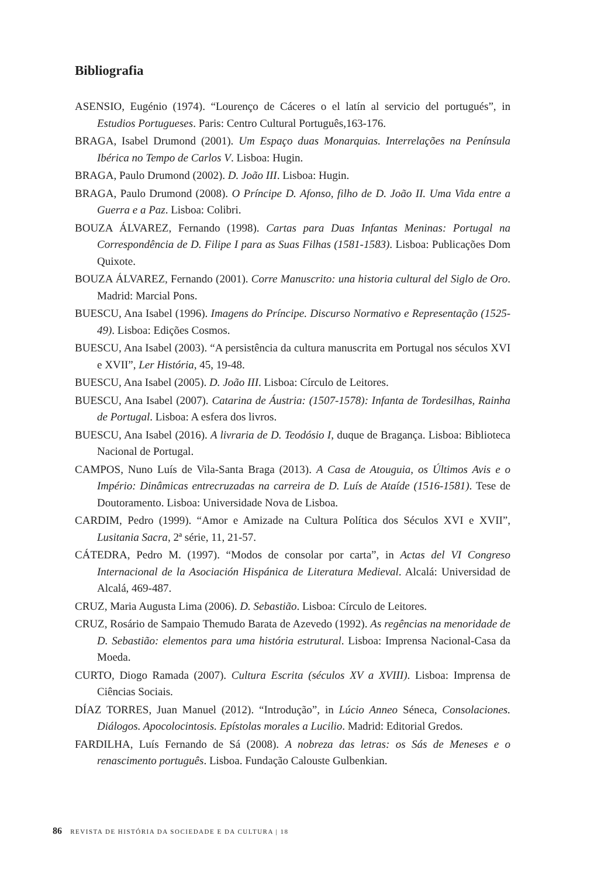Bibliografia
ASENSIO, Eugénio (1974). “Lourenço de Cáceres o el latín al servicio del portugués”, in Estudios Portugueses. Paris: Centro Cultural Português,163-176.
BRAGA, Isabel Drumond (2001). Um Espaço duas Monarquias. Interrelações na Península Ibérica no Tempo de Carlos V. Lisboa: Hugin.
BRAGA, Paulo Drumond (2002). D. João III. Lisboa: Hugin.
BRAGA, Paulo Drumond (2008). O Príncipe D. Afonso, filho de D. João II. Uma Vida entre a Guerra e a Paz. Lisboa: Colibri.
BOUZA ÁLVAREZ, Fernando (1998). Cartas para Duas Infantas Meninas: Portugal na Correspondência de D. Filipe I para as Suas Filhas (1581-1583). Lisboa: Publicações Dom Quixote.
BOUZA ÁLVAREZ, Fernando (2001). Corre Manuscrito: una historia cultural del Siglo de Oro. Madrid: Marcial Pons.
BUESCU, Ana Isabel (1996). Imagens do Príncipe. Discurso Normativo e Representação (1525-49). Lisboa: Edições Cosmos.
BUESCU, Ana Isabel (2003). “A persistência da cultura manuscrita em Portugal nos séculos XVI e XVII”, Ler História, 45, 19-48.
BUESCU, Ana Isabel (2005). D. João III. Lisboa: Círculo de Leitores.
BUESCU, Ana Isabel (2007). Catarina de Áustria: (1507-1578): Infanta de Tordesilhas, Rainha de Portugal. Lisboa: A esfera dos livros.
BUESCU, Ana Isabel (2016). A livraria de D. Teodósio I, duque de Bragança. Lisboa: Biblioteca Nacional de Portugal.
CAMPOS, Nuno Luís de Vila-Santa Braga (2013). A Casa de Atouguia, os Últimos Avis e o Império: Dinâmicas entrecruzadas na carreira de D. Luís de Ataíde (1516-1581). Tese de Doutoramento. Lisboa: Universidade Nova de Lisboa.
CARDIM, Pedro (1999). “Amor e Amizade na Cultura Política dos Séculos XVI e XVII”, Lusitania Sacra, 2ª série, 11, 21-57.
CÁTEDRA, Pedro M. (1997). “Modos de consolar por carta”, in Actas del VI Congreso Internacional de la Asociación Hispánica de Literatura Medieval. Alcalá: Universidad de Alcalá, 469-487.
CRUZ, Maria Augusta Lima (2006). D. Sebastião. Lisboa: Círculo de Leitores.
CRUZ, Rosário de Sampaio Themudo Barata de Azevedo (1992). As regências na menoridade de D. Sebastião: elementos para uma história estrutural. Lisboa: Imprensa Nacional-Casa da Moeda.
CURTO, Diogo Ramada (2007). Cultura Escrita (séculos XV a XVIII). Lisboa: Imprensa de Ciências Sociais.
DÍAZ TORRES, Juan Manuel (2012). “Introdução”, in Lúcio Anneo Séneca, Consolaciones. Diálogos. Apocolocintosis. Epístolas morales a Lucilio. Madrid: Editorial Gredos.
FARDILHA, Luís Fernando de Sá (2008). A nobreza das letras: os Sás de Meneses e o renascimento português. Lisboa. Fundação Calouste Gulbenkian.
86 REVISTA DE HISTÓRIA DA SOCIEDADE E DA CULTURA | 18